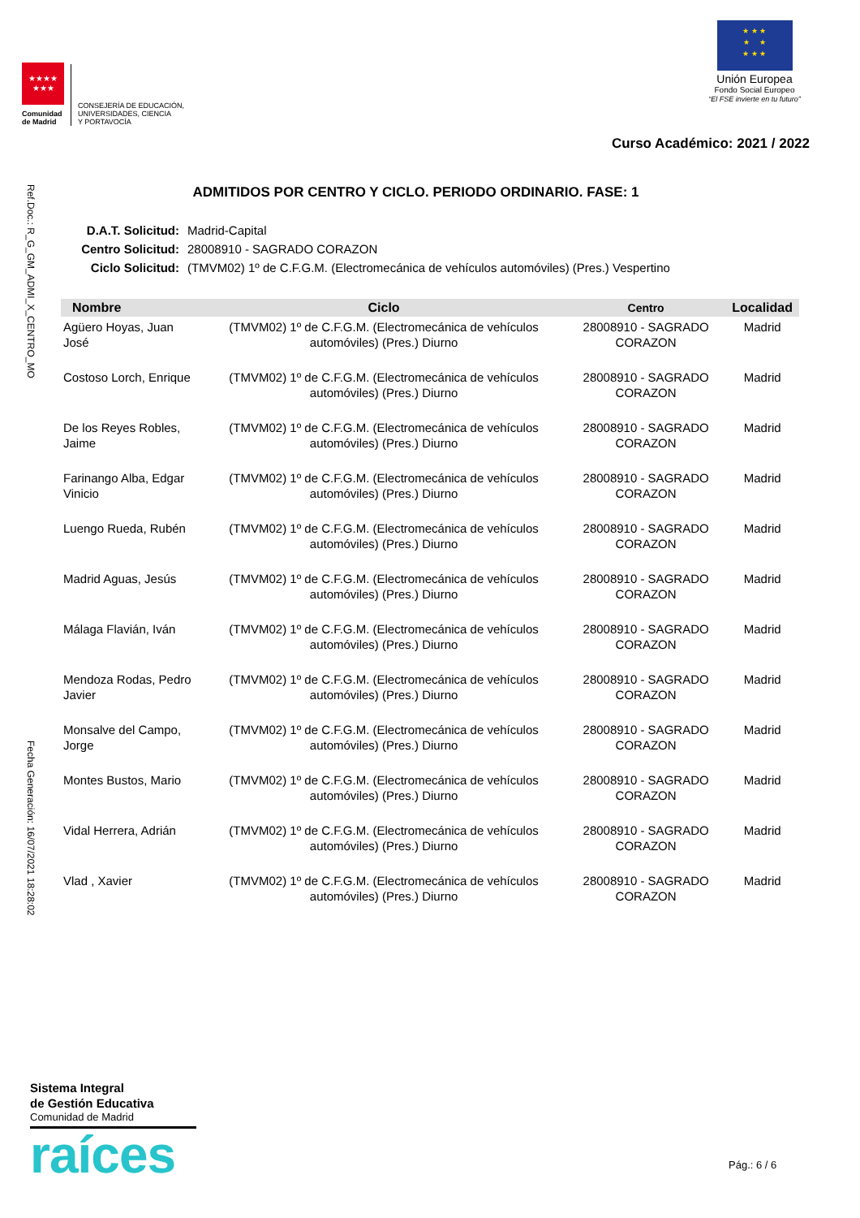★★★★
★★★
Comunidad de Madrid
CONSEJERÍA DE EDUCACIÓN,
UNIVERSIDADES, CIENCIA
Y PORTAVOCÍA
★ ★ ★
★ ★
★ ★ ★
Unión Europea
Fondo Social Europeo
“El FSE invierte en tu futuro”
Curso Académico: 2021 / 2022
Ref.Doc.: R_G_GM_ADMI_X_CENTRO_MO
Fecha Generación: 16/07/2021 18:28:02
ADMITIDOS POR CENTRO Y CICLO. PERIODO ORDINARIO. FASE: 1
| D.A.T. Solicitud: | Madrid-Capital |
| Centro Solicitud: | 28008910 - SAGRADO CORAZON |
| Ciclo Solicitud: | (TMVM02) 1º de C.F.G.M. (Electromecánica de vehículos automóviles) (Pres.) Vespertino |
| Nombre | Ciclo | Centro | Localidad |
| --- | --- | --- | --- |
| Agüero Hoyas, Juan José | (TMVM02) 1º de C.F.G.M. (Electromecánica de vehículos automóviles) (Pres.) Diurno | 28008910 - SAGRADO CORAZON | Madrid |
| Costoso Lorch, Enrique | (TMVM02) 1º de C.F.G.M. (Electromecánica de vehículos automóviles) (Pres.) Diurno | 28008910 - SAGRADO CORAZON | Madrid |
| De los Reyes Robles, Jaime | (TMVM02) 1º de C.F.G.M. (Electromecánica de vehículos automóviles) (Pres.) Diurno | 28008910 - SAGRADO CORAZON | Madrid |
| Farinango Alba, Edgar Vinicio | (TMVM02) 1º de C.F.G.M. (Electromecánica de vehículos automóviles) (Pres.) Diurno | 28008910 - SAGRADO CORAZON | Madrid |
| Luengo Rueda, Rubén | (TMVM02) 1º de C.F.G.M. (Electromecánica de vehículos automóviles) (Pres.) Diurno | 28008910 - SAGRADO CORAZON | Madrid |
| Madrid Aguas, Jesús | (TMVM02) 1º de C.F.G.M. (Electromecánica de vehículos automóviles) (Pres.) Diurno | 28008910 - SAGRADO CORAZON | Madrid |
| Málaga Flavián, Iván | (TMVM02) 1º de C.F.G.M. (Electromecánica de vehículos automóviles) (Pres.) Diurno | 28008910 - SAGRADO CORAZON | Madrid |
| Mendoza Rodas, Pedro Javier | (TMVM02) 1º de C.F.G.M. (Electromecánica de vehículos automóviles) (Pres.) Diurno | 28008910 - SAGRADO CORAZON | Madrid |
| Monsalve del Campo, Jorge | (TMVM02) 1º de C.F.G.M. (Electromecánica de vehículos automóviles) (Pres.) Diurno | 28008910 - SAGRADO CORAZON | Madrid |
| Montes Bustos, Mario | (TMVM02) 1º de C.F.G.M. (Electromecánica de vehículos automóviles) (Pres.) Diurno | 28008910 - SAGRADO CORAZON | Madrid |
| Vidal Herrera, Adrián | (TMVM02) 1º de C.F.G.M. (Electromecánica de vehículos automóviles) (Pres.) Diurno | 28008910 - SAGRADO CORAZON | Madrid |
| Vlad , Xavier | (TMVM02) 1º de C.F.G.M. (Electromecánica de vehículos automóviles) (Pres.) Diurno | 28008910 - SAGRADO CORAZON | Madrid |
Sistema Integral
de Gestión Educativa
Comunidad de Madrid
raíces
Pág.: 6 / 6